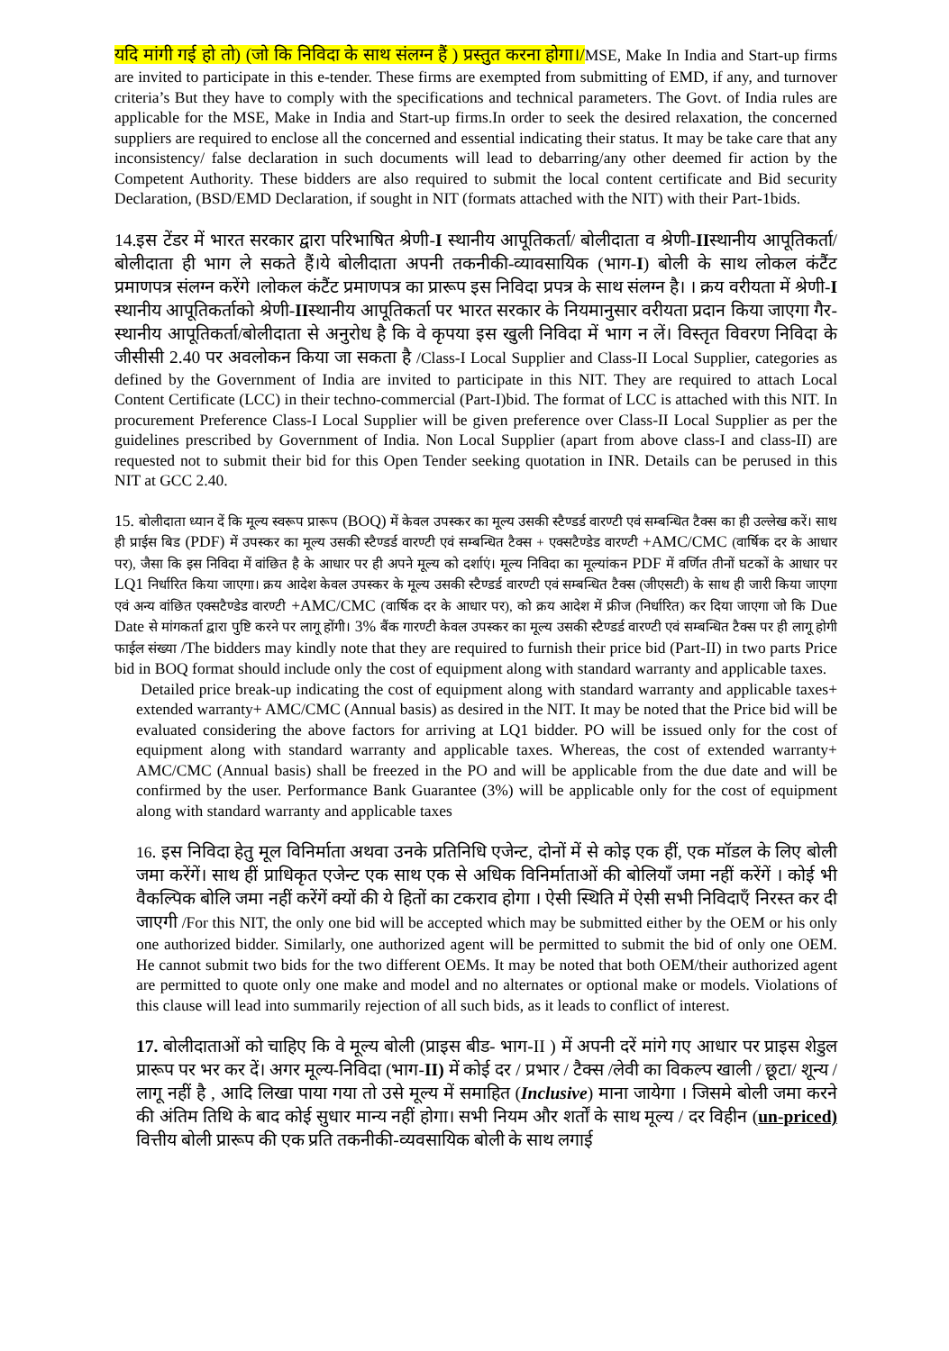यदि मांगी गई हो तो) (जो कि निविदा के साथ संलग्न हैं ) प्रस्तुत करना होगा।/MSE, Make In India and Start-up firms are invited to participate in this e-tender. These firms are exempted from submitting of EMD, if any, and turnover criteria’s But they have to comply with the specifications and technical parameters. The Govt. of India rules are applicable for the MSE, Make in India and Start-up firms.In order to seek the desired relaxation, the concerned suppliers are required to enclose all the concerned and essential indicating their status. It may be take care that any inconsistency/ false declaration in such documents will lead to debarring/any other deemed fir action by the Competent Authority. These bidders are also required to submit the local content certificate and Bid security Declaration, (BSD/EMD Declaration, if sought in NIT (formats attached with the NIT) with their Part-1bids.
14.इस टेंडर में भारत सरकार द्वारा परिभाषित श्रेणी-I स्थानीय आपूतिकर्ता/ बोलीदाता व श्रेणी-IIस्थानीय आपूतिकर्ता/बोलीदाता ही भाग ले सकते हैं।ये बोलीदाता अपनी तकनीकी-व्यावसायिक (भाग-I) बोली के साथ लोकल कंटैंट प्रमाणपत्र संलग्न करेंगे ।लोकल कंटैंट प्रमाणपत्र का प्रारूप इस निविदा प्रपत्र के साथ संलग्न है। । क्रय वरीयता में श्रेणी-I स्थानीय आपूतिकर्ताको श्रेणी-IIस्थानीय आपूतिकर्ता पर भारत सरकार के नियमानुसार वरीयता प्रदान किया जाएगा गैर-स्थानीय आपूतिकर्ता/बोलीदाता से अनुरोध है कि वे कृपया इस खुली निविदा में भाग न लें। विस्तृत विवरण निविदा के जीसीसी 2.40 पर अवलोकन किया जा सकता है /Class-I Local Supplier and Class-II Local Supplier, categories as defined by the Government of India are invited to participate in this NIT. They are required to attach Local Content Certificate (LCC) in their techno-commercial (Part-I)bid. The format of LCC is attached with this NIT. In procurement Preference Class-I Local Supplier will be given preference over Class-II Local Supplier as per the guidelines prescribed by Government of India. Non Local Supplier (apart from above class-I and class-II) are requested not to submit their bid for this Open Tender seeking quotation in INR. Details can be perused in this NIT at GCC 2.40.
15. बोलीदाता ध्यान दें कि मूल्य स्वरूप प्रारूप (BOQ) में केवल उपस्कर का मूल्य उसकी स्टैण्डर्ड वारण्टी एवं सम्बन्धित टैक्स का ही उल्लेख करें। साथ ही प्राईस बिड (PDF) में उपस्कर का मूल्य उसकी स्टैण्डर्ड वारण्टी एवं सम्बन्धित टैक्स + एक्सटैण्डेड वारण्टी +AMC/CMC (वार्षिक दर के आधार पर), जैसा कि इस निविदा में वांछित है के आधार पर ही अपने मूल्य को दर्शाएं। मूल्य निविदा का मूल्यांकन PDF में वर्णित तीनों घटकों के आधार पर LQ1 निर्धारित किया जाएगा। क्रय आदेश केवल उपस्कर के मूल्य उसकी स्टैण्डर्ड वारण्टी एवं सम्बन्धित टैक्स (जीएसटी) के साथ ही जारी किया जाएगा एवं अन्य वांछित एक्सटैण्डेड वारण्टी +AMC/CMC (वार्षिक दर के आधार पर), को क्रय आदेश में फ्रीज (निर्धारित) कर दिया जाएगा जो कि Due Date से मांगकर्ता द्वारा पुष्टि करने पर लागू होंगी। 3% बैंक गारण्टी केवल उपस्कर का मूल्य उसकी स्टैण्डर्ड वारण्टी एवं सम्बन्धित टैक्स पर ही लागू होगी फाईल संख्या /The bidders may kindly note that they are required to furnish their price bid (Part-II) in two parts Price bid in BOQ format should include only the cost of equipment along with standard warranty and applicable taxes.
Detailed price break-up indicating the cost of equipment along with standard warranty and applicable taxes+ extended warranty+ AMC/CMC (Annual basis) as desired in the NIT. It may be noted that the Price bid will be evaluated considering the above factors for arriving at LQ1 bidder. PO will be issued only for the cost of equipment along with standard warranty and applicable taxes. Whereas, the cost of extended warranty+ AMC/CMC (Annual basis) shall be freezed in the PO and will be applicable from the due date and will be confirmed by the user. Performance Bank Guarantee (3%) will be applicable only for the cost of equipment along with standard warranty and applicable taxes
16. इस निविदा हेतु मूल विनिर्माता अथवा उनके प्रतिनिधि एजेन्ट, दोनों में से कोइ एक हीं, एक मॉडल के लिए बोली जमा करेंगें। साथ हीं प्राधिकृत एजेन्ट एक साथ एक से अधिक विनिर्माताओं की बोलियाँ जमा नहीं करेंगें । कोई भी वैकल्पिक बोलि जमा नहीं करेंगें क्यों की ये हितों का टकराव होगा । ऐसी स्थिति में ऐसी सभी निविदाएँ निरस्त कर दी जाएगी /For this NIT, the only one bid will be accepted which may be submitted either by the OEM or his only one authorized bidder. Similarly, one authorized agent will be permitted to submit the bid of only one OEM. He cannot submit two bids for the two different OEMs. It may be noted that both OEM/their authorized agent are permitted to quote only one make and model and no alternates or optional make or models. Violations of this clause will lead into summarily rejection of all such bids, as it leads to conflict of interest.
17. बोलीदाताओं को चाहिए कि वे मूल्य बोली (प्राइस बीड- भाग-II ) में अपनी दरें मांगे गए आधार पर प्राइस शेडुल प्रारूप पर भर कर दें। अगर मूल्य-निविदा (भाग-II) में कोई दर / प्रभार / टैक्स /लेवी का विकल्प खाली / छूटा/ शून्य / लागू नहीं है , आदि लिखा पाया गया तो उसे मूल्य में समाहित (Inclusive) माना जायेगा । जिसमे बोली जमा करने की अंतिम तिथि के बाद कोई सुधार मान्य नहीं होगा। सभी नियम और शर्तों के साथ मूल्य / दर विहीन (un-priced) वित्तीय बोली प्रारूप की एक प्रति तकनीकी-व्यवसायिक बोली के साथ लगाई